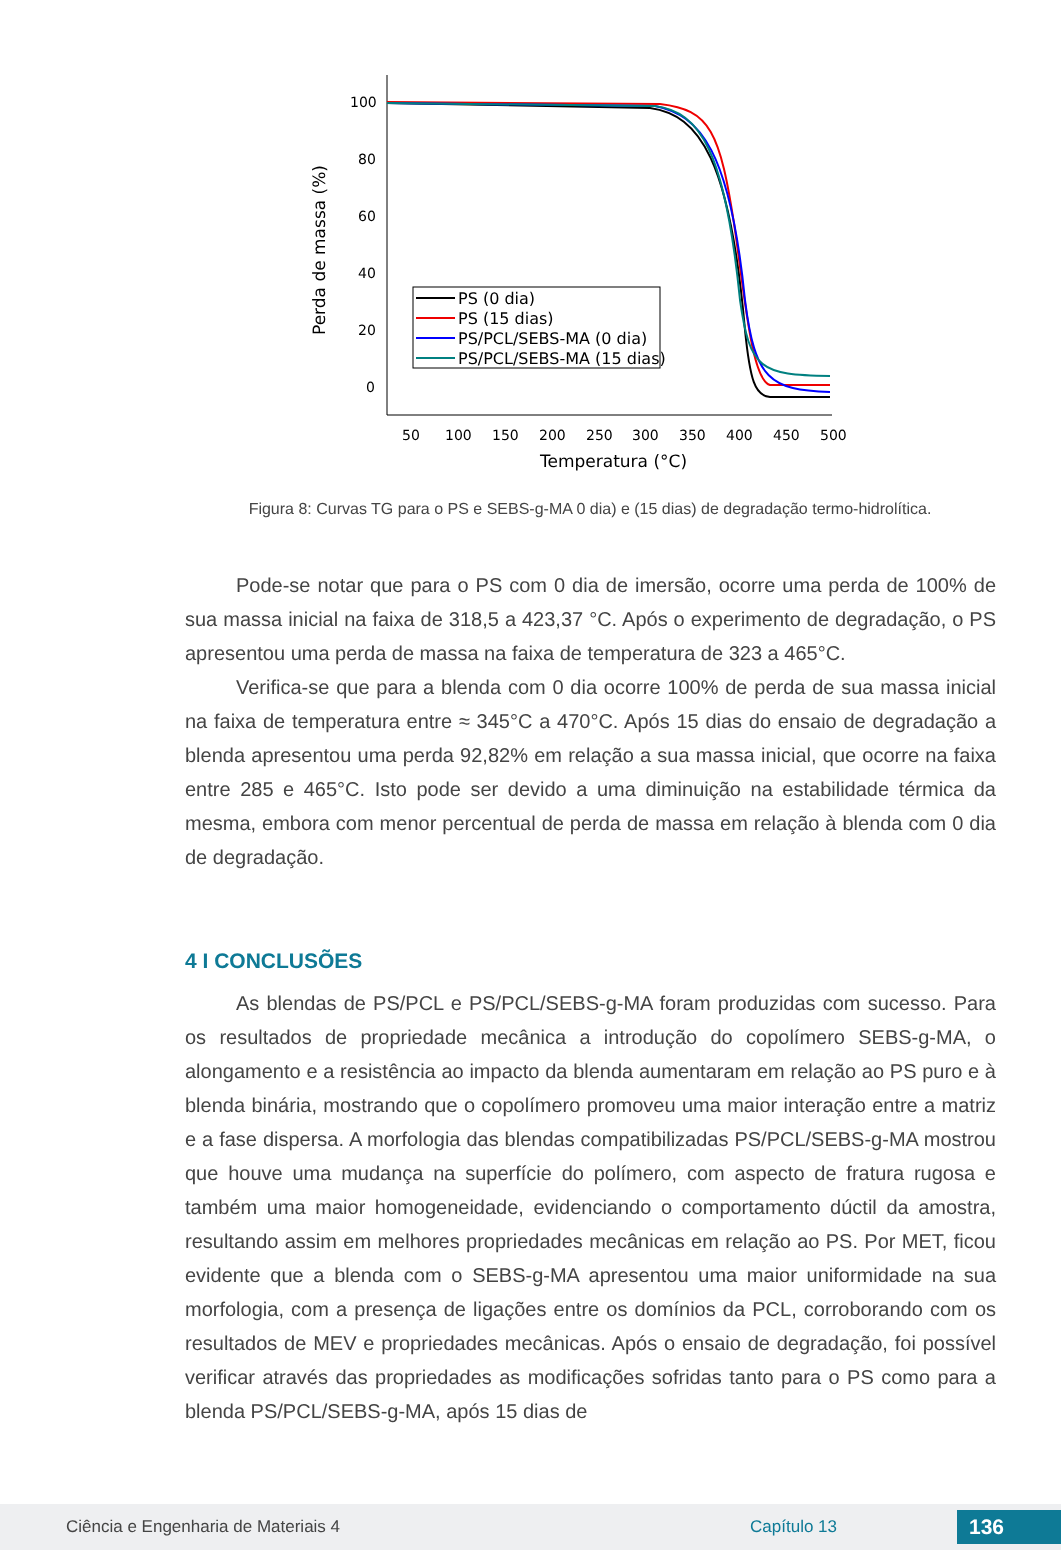100
80
60
40
20
0
50
100
150
200
250
300
350
400
450
500
Temperatura (°C)
Perda de massa (%)
PS (0 dia)
PS (15 dias)
PS/PCL/SEBS-MA (0 dia)
PS/PCL/SEBS-MA (15 dias)
Figura 8: Curvas TG para o PS e SEBS-g-MA 0 dia) e (15 dias) de degradação termo-hidrolítica.
Pode-se notar que para o PS com 0 dia de imersão, ocorre uma perda de 100% de sua massa inicial na faixa de 318,5 a 423,37 °C. Após o experimento de degradação, o PS apresentou uma perda de massa na faixa de temperatura de 323 a 465°C.
Verifica-se que para a blenda com 0 dia ocorre 100% de perda de sua massa inicial na faixa de temperatura entre ≈ 345°C a 470°C. Após 15 dias do ensaio de degradação a blenda apresentou uma perda 92,82% em relação a sua massa inicial, que ocorre na faixa entre 285 e 465°C. Isto pode ser devido a uma diminuição na estabilidade térmica da mesma, embora com menor percentual de perda de massa em relação à blenda com 0 dia de degradação.
4 I CONCLUSÕES
As blendas de PS/PCL e PS/PCL/SEBS-g-MA foram produzidas com sucesso. Para os resultados de propriedade mecânica a introdução do copolímero SEBS-g-MA, o alongamento e a resistência ao impacto da blenda aumentaram em relação ao PS puro e à blenda binária, mostrando que o copolímero promoveu uma maior interação entre a matriz e a fase dispersa. A morfologia das blendas compatibilizadas PS/PCL/SEBS-g-MA mostrou que houve uma mudança na superfície do polímero, com aspecto de fratura rugosa e também uma maior homogeneidade, evidenciando o comportamento dúctil da amostra, resultando assim em melhores propriedades mecânicas em relação ao PS. Por MET, ficou evidente que a blenda com o SEBS-g-MA apresentou uma maior uniformidade na sua morfologia, com a presença de ligações entre os domínios da PCL, corroborando com os resultados de MEV e propriedades mecânicas. Após o ensaio de degradação, foi possível verificar através das propriedades as modificações sofridas tanto para o PS como para a blenda PS/PCL/SEBS-g-MA, após 15 dias de
Ciência e Engenharia de Materiais 4 Capítulo 13 136